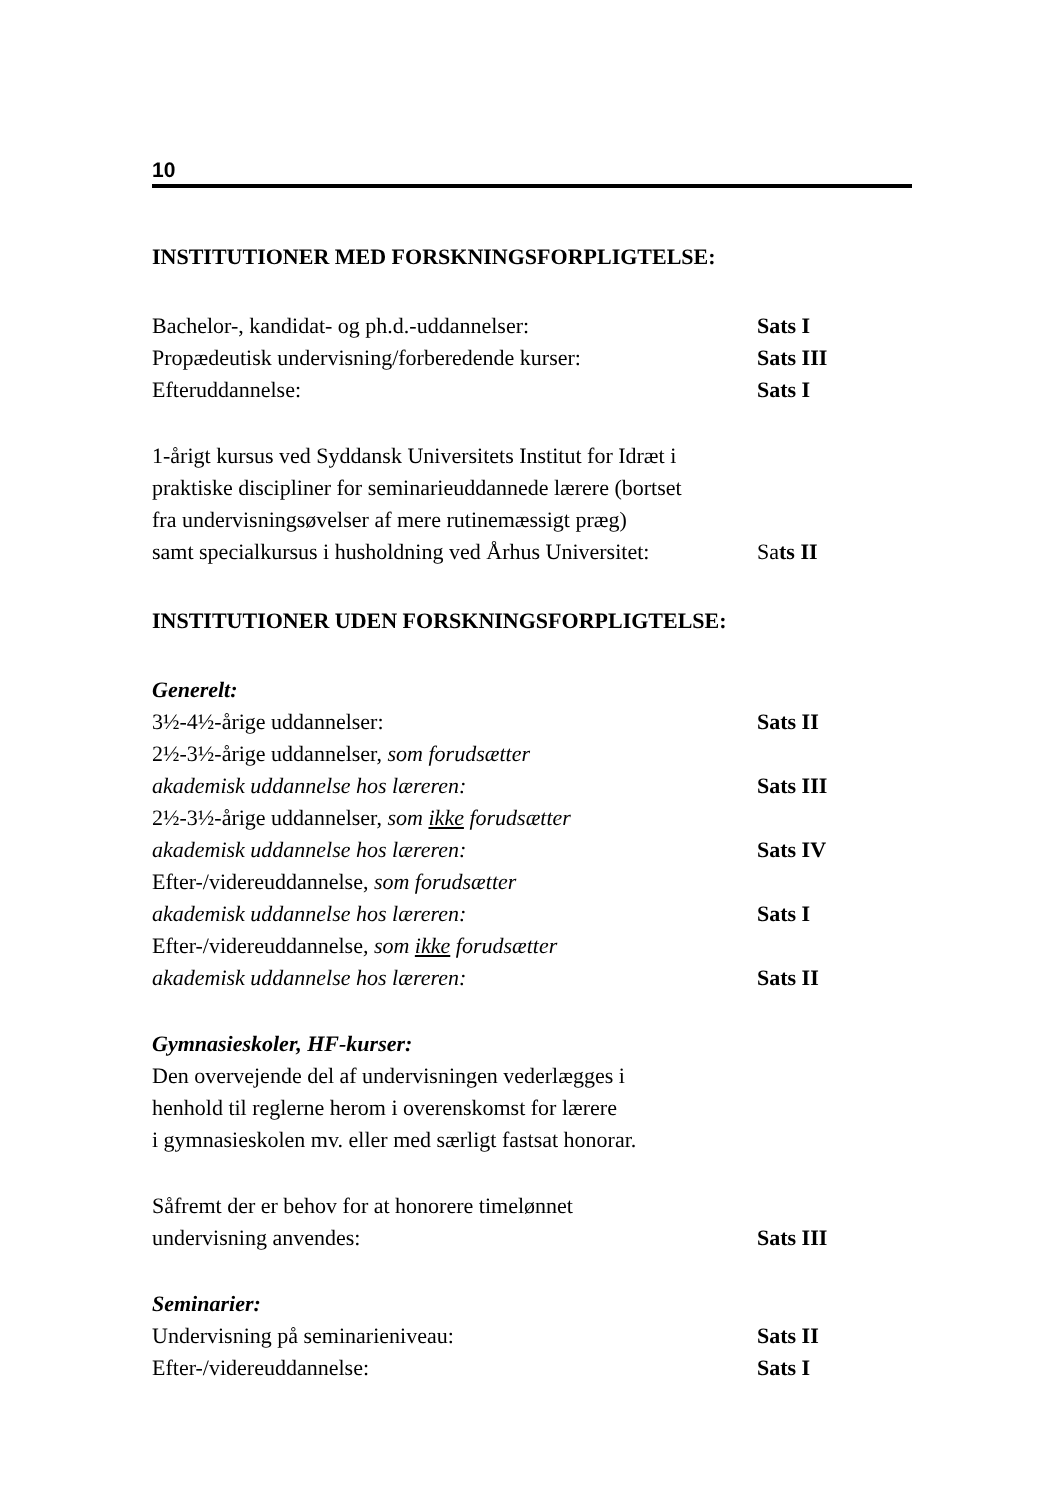10
INSTITUTIONER MED FORSKNINGSFORPLIGTELSE:
Bachelor-, kandidat- og ph.d.-uddannelser: Sats I
Propædeutisk undervisning/forberedende kurser:
Sats III
Efteruddannelse: Sats I
1-årigt kursus ved Syddansk Universitets Institut for Idræt i
praktiske discipliner for seminarieuddannede lærere (bortset
fra undervisningsøvelser af mere rutinemæssigt præg)
samt specialkursus i husholdning ved Århus Universitet:
Sats II
INSTITUTIONER UDEN FORSKNINGSFORPLIGTELSE:
Generelt:
3½-4½-årige uddannelser: Sats II
2½-3½-årige uddannelser, som forudsætter
akademisk uddannelse hos læreren: Sats III
2½-3½-årige uddannelser, som ikke forudsætter
akademisk uddannelse hos læreren: Sats IV
Efter-/videreuddannelse, som forudsætter
akademisk uddannelse hos læreren: Sats I
Efter-/videreuddannelse, som ikke forudsætter
akademisk uddannelse hos læreren: Sats II
Gymnasieskoler, HF-kurser:
Den overvejende del af undervisningen vederlægges i
henhold til reglerne herom i overenskomst for lærere
i gymnasieskolen mv. eller med særligt fastsat honorar.
Såfremt der er behov for at honorere timelønnet
undervisning anvendes: Sats III
Seminarier:
Undervisning på seminarieniveau: Sats II
Efter-/videreuddannelse: Sats I